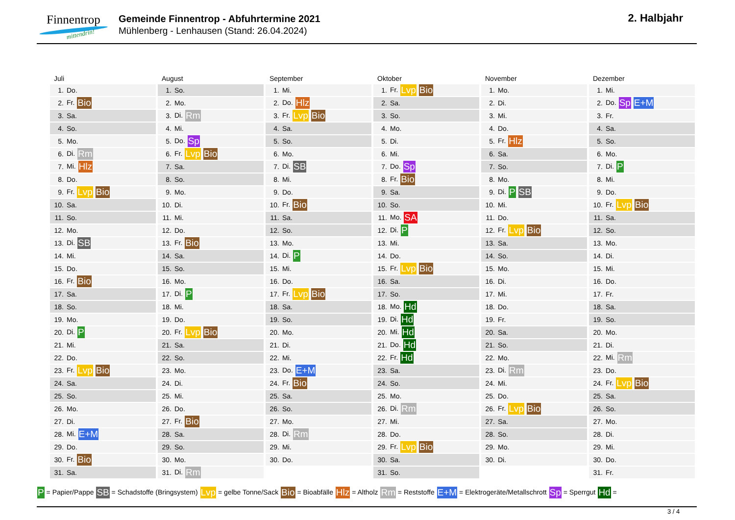Finnentrop
mittendrin!
Gemeinde Finnentrop - Abfuhrtermine 2021
Mühlenberg - Lenhausen (Stand: 26.04.2024)
2. Halbjahr
Juli
| 1. | Do. |
| 2. | Fr. Bio |
| 3. | Sa. |
| 4. | So. |
| 5. | Mo. |
| 6. | Di. Rm |
| 7. | Mi. Hlz |
| 8. | Do. |
| 9. | Fr. Lvp Bio |
| 10. | Sa. |
| 11. | So. |
| 12. | Mo. |
| 13. | Di. SB |
| 14. | Mi. |
| 15. | Do. |
| 16. | Fr. Bio |
| 17. | Sa. |
| 18. | So. |
| 19. | Mo. |
| 20. | Di. P |
| 21. | Mi. |
| 22. | Do. |
| 23. | Fr. Lvp Bio |
| 24. | Sa. |
| 25. | So. |
| 26. | Mo. |
| 27. | Di. |
| 28. | Mi. E+M |
| 29. | Do. |
| 30. | Fr. Bio |
| 31. | Sa. |
August
| 1. | So. |
| 2. | Mo. |
| 3. | Di. Rm |
| 4. | Mi. |
| 5. | Do. Sp |
| 6. | Fr. Lvp Bio |
| 7. | Sa. |
| 8. | So. |
| 9. | Mo. |
| 10. | Di. |
| 11. | Mi. |
| 12. | Do. |
| 13. | Fr. Bio |
| 14. | Sa. |
| 15. | So. |
| 16. | Mo. |
| 17. | Di. P |
| 18. | Mi. |
| 19. | Do. |
| 20. | Fr. Lvp Bio |
| 21. | Sa. |
| 22. | So. |
| 23. | Mo. |
| 24. | Di. |
| 25. | Mi. |
| 26. | Do. |
| 27. | Fr. Bio |
| 28. | Sa. |
| 29. | So. |
| 30. | Mo. |
| 31. | Di. Rm |
September
| 1. | Mi. |
| 2. | Do. Hlz |
| 3. | Fr. Lvp Bio |
| 4. | Sa. |
| 5. | So. |
| 6. | Mo. |
| 7. | Di. SB |
| 8. | Mi. |
| 9. | Do. |
| 10. | Fr. Bio |
| 11. | Sa. |
| 12. | So. |
| 13. | Mo. |
| 14. | Di. P |
| 15. | Mi. |
| 16. | Do. |
| 17. | Fr. Lvp Bio |
| 18. | Sa. |
| 19. | So. |
| 20. | Mo. |
| 21. | Di. |
| 22. | Mi. |
| 23. | Do. E+M |
| 24. | Fr. Bio |
| 25. | Sa. |
| 26. | So. |
| 27. | Mo. |
| 28. | Di. Rm |
| 29. | Mi. |
| 30. | Do. |
Oktober
| 1. | Fr. Lvp Bio |
| 2. | Sa. |
| 3. | So. |
| 4. | Mo. |
| 5. | Di. |
| 6. | Mi. |
| 7. | Do. Sp |
| 8. | Fr. Bio |
| 9. | Sa. |
| 10. | So. |
| 11. | Mo. SA |
| 12. | Di. P |
| 13. | Mi. |
| 14. | Do. |
| 15. | Fr. Lvp Bio |
| 16. | Sa. |
| 17. | So. |
| 18. | Mo. Hd |
| 19. | Di. Hd |
| 20. | Mi. Hd |
| 21. | Do. Hd |
| 22. | Fr. Hd |
| 23. | Sa. |
| 24. | So. |
| 25. | Mo. |
| 26. | Di. Rm |
| 27. | Mi. |
| 28. | Do. |
| 29. | Fr. Lvp Bio |
| 30. | Sa. |
| 31. | So. |
November
| 1. | Mo. |
| 2. | Di. |
| 3. | Mi. |
| 4. | Do. |
| 5. | Fr. Hlz |
| 6. | Sa. |
| 7. | So. |
| 8. | Mo. |
| 9. | Di. P SB |
| 10. | Mi. |
| 11. | Do. |
| 12. | Fr. Lvp Bio |
| 13. | Sa. |
| 14. | So. |
| 15. | Mo. |
| 16. | Di. |
| 17. | Mi. |
| 18. | Do. |
| 19. | Fr. |
| 20. | Sa. |
| 21. | So. |
| 22. | Mo. |
| 23. | Di. Rm |
| 24. | Mi. |
| 25. | Do. |
| 26. | Fr. Lvp Bio |
| 27. | Sa. |
| 28. | So. |
| 29. | Mo. |
| 30. | Di. |
Dezember
| 1. | Mi. |
| 2. | Do. Sp E+M |
| 3. | Fr. |
| 4. | Sa. |
| 5. | So. |
| 6. | Mo. |
| 7. | Di. P |
| 8. | Mi. |
| 9. | Do. |
| 10. | Fr. Lvp Bio |
| 11. | Sa. |
| 12. | So. |
| 13. | Mo. |
| 14. | Di. |
| 15. | Mi. |
| 16. | Do. |
| 17. | Fr. |
| 18. | Sa. |
| 19. | So. |
| 20. | Mo. |
| 21. | Di. |
| 22. | Mi. Rm |
| 23. | Do. |
| 24. | Fr. Lvp Bio |
| 25. | Sa. |
| 26. | So. |
| 27. | Mo. |
| 28. | Di. |
| 29. | Mi. |
| 30. | Do. |
| 31. | Fr. |
P = Papier/Pappe SB = Schadstoffe (Bringsystem) Lvp = gelbe Tonne/Sack Bio = Bioabfälle Hlz = Altholz Rm = Reststoffe E+M = Elektrogeräte/Metallschrott Sp = Sperrgut Hd =
3 / 4